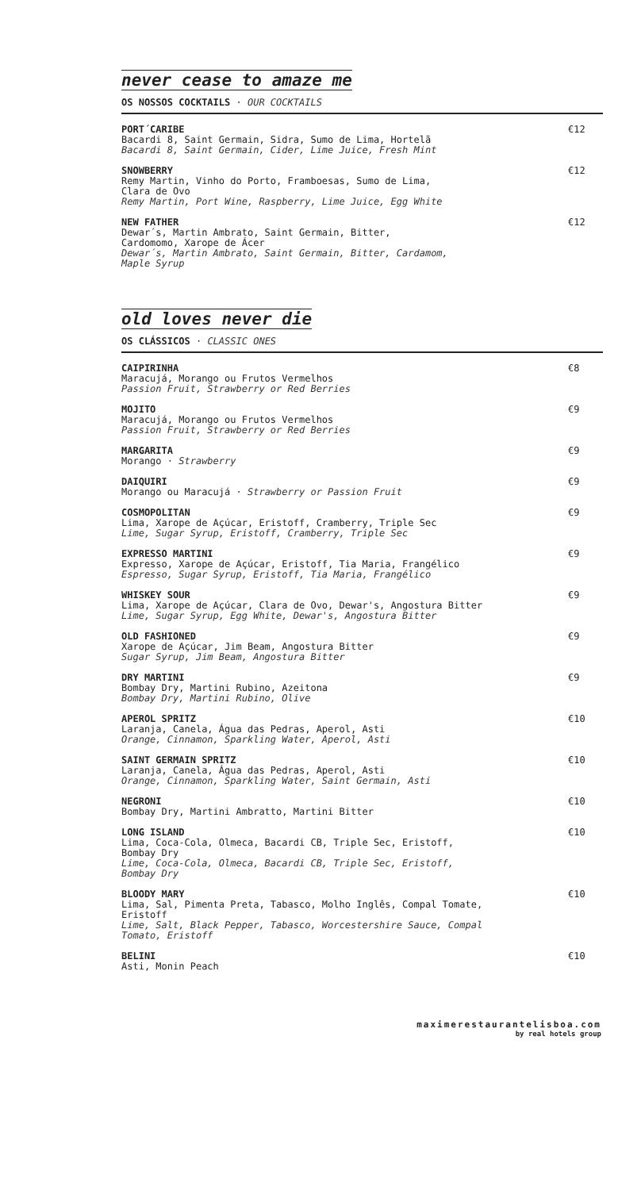never cease to amaze me
OS NOSSOS COCKTAILS · OUR COCKTAILS
PORT´CARIBE
Bacardi 8, Saint Germain, Sidra, Sumo de Lima, Hortelã
Bacardi 8, Saint Germain, Cider, Lime Juice, Fresh Mint
€12
SNOWBERRY
Remy Martin, Vinho do Porto, Framboesas, Sumo de Lima,
Clara de Ovo
Remy Martin, Port Wine, Raspberry, Lime Juice, Egg White
€12
NEW FATHER
Dewar´s, Martin Ambrato, Saint Germain, Bitter,
Cardomomo, Xarope de Ácer
Dewar´s, Martin Ambrato, Saint Germain, Bitter, Cardamom,
Maple Syrup
€12
old loves never die
OS CLÁSSICOS · CLASSIC ONES
CAIPIRINHA
Maracujá, Morango ou Frutos Vermelhos
Passion Fruit, Strawberry or Red Berries
€8
MOJITO
Maracujá, Morango ou Frutos Vermelhos
Passion Fruit, Strawberry or Red Berries
€9
MARGARITA
Morango · Strawberry
€9
DAIQUIRI
Morango ou Maracujá · Strawberry or Passion Fruit
€9
COSMOPOLITAN
Lima, Xarope de Açúcar, Eristoff, Cramberry, Triple Sec
Lime, Sugar Syrup, Eristoff, Cramberry, Triple Sec
€9
EXPRESSO MARTINI
Expresso, Xarope de Açúcar, Eristoff, Tia Maria, Frangélico
Espresso, Sugar Syrup, Eristoff, Tia Maria, Frangélico
€9
WHISKEY SOUR
Lima, Xarope de Açúcar, Clara de Ovo, Dewar's, Angostura Bitter
Lime, Sugar Syrup, Egg White, Dewar's, Angostura Bitter
€9
OLD FASHIONED
Xarope de Açúcar, Jim Beam, Angostura Bitter
Sugar Syrup, Jim Beam, Angostura Bitter
€9
DRY MARTINI
Bombay Dry, Martini Rubino, Azeitona
Bombay Dry, Martini Rubino, Olive
€9
APEROL SPRITZ
Laranja, Canela, Água das Pedras, Aperol, Asti
Orange, Cinnamon, Sparkling Water, Aperol, Asti
€10
SAINT GERMAIN SPRITZ
Laranja, Canela, Água das Pedras, Aperol, Asti
Orange, Cinnamon, Sparkling Water, Saint Germain, Asti
€10
NEGRONI
Bombay Dry, Martini Ambratto, Martini Bitter
€10
LONG ISLAND
Lima, Coca-Cola, Olmeca, Bacardi CB, Triple Sec, Eristoff,
Bombay Dry
Lime, Coca-Cola, Olmeca, Bacardi CB, Triple Sec, Eristoff,
Bombay Dry
€10
BLOODY MARY
Lima, Sal, Pimenta Preta, Tabasco, Molho Inglês, Compal Tomate,
Eristoff
Lime, Salt, Black Pepper, Tabasco, Worcestershire Sauce, Compal
Tomato, Eristoff
€10
BELINI
Asti, Monin Peach
€10
maximerestaurantelisboa.com
by real hotels group